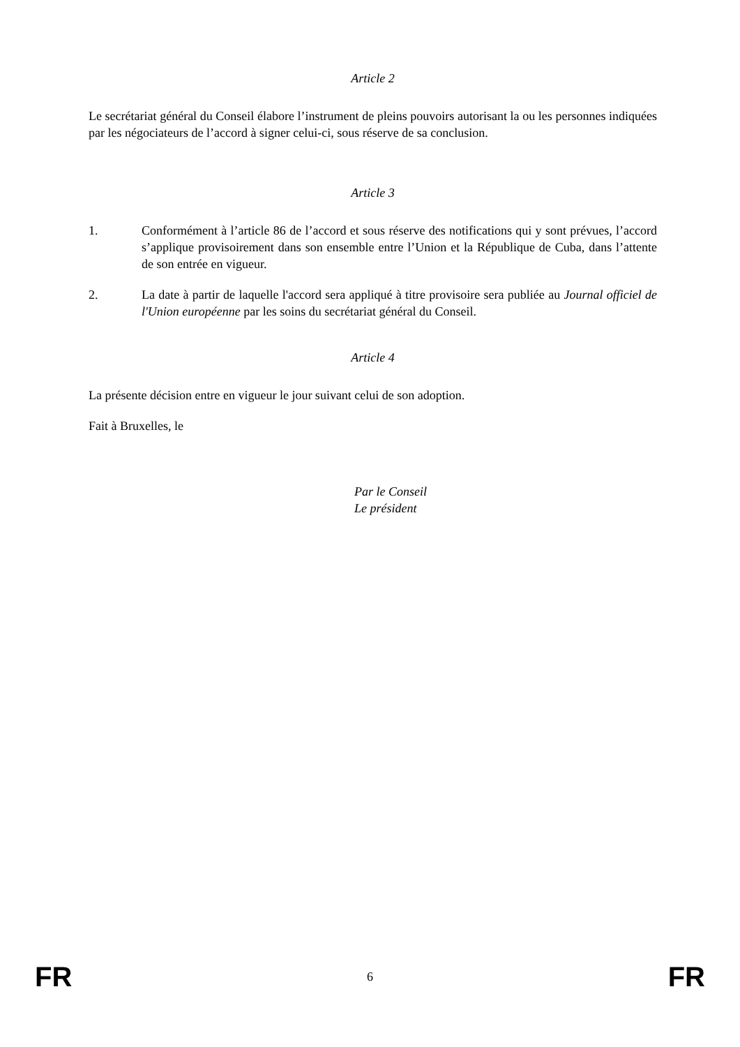Article 2
Le secrétariat général du Conseil élabore l’instrument de pleins pouvoirs autorisant la ou les personnes indiquées par les négociateurs de l’accord à signer celui-ci, sous réserve de sa conclusion.
Article 3
1. Conformément à l’article 86 de l’accord et sous réserve des notifications qui y sont prévues, l’accord s’applique provisoirement dans son ensemble entre l’Union et la République de Cuba, dans l’attente de son entrée en vigueur.
2. La date à partir de laquelle l'accord sera appliqué à titre provisoire sera publiée au Journal officiel de l'Union européenne par les soins du secrétariat général du Conseil.
Article 4
La présente décision entre en vigueur le jour suivant celui de son adoption.
Fait à Bruxelles, le
Par le Conseil
Le président
FR 6 FR